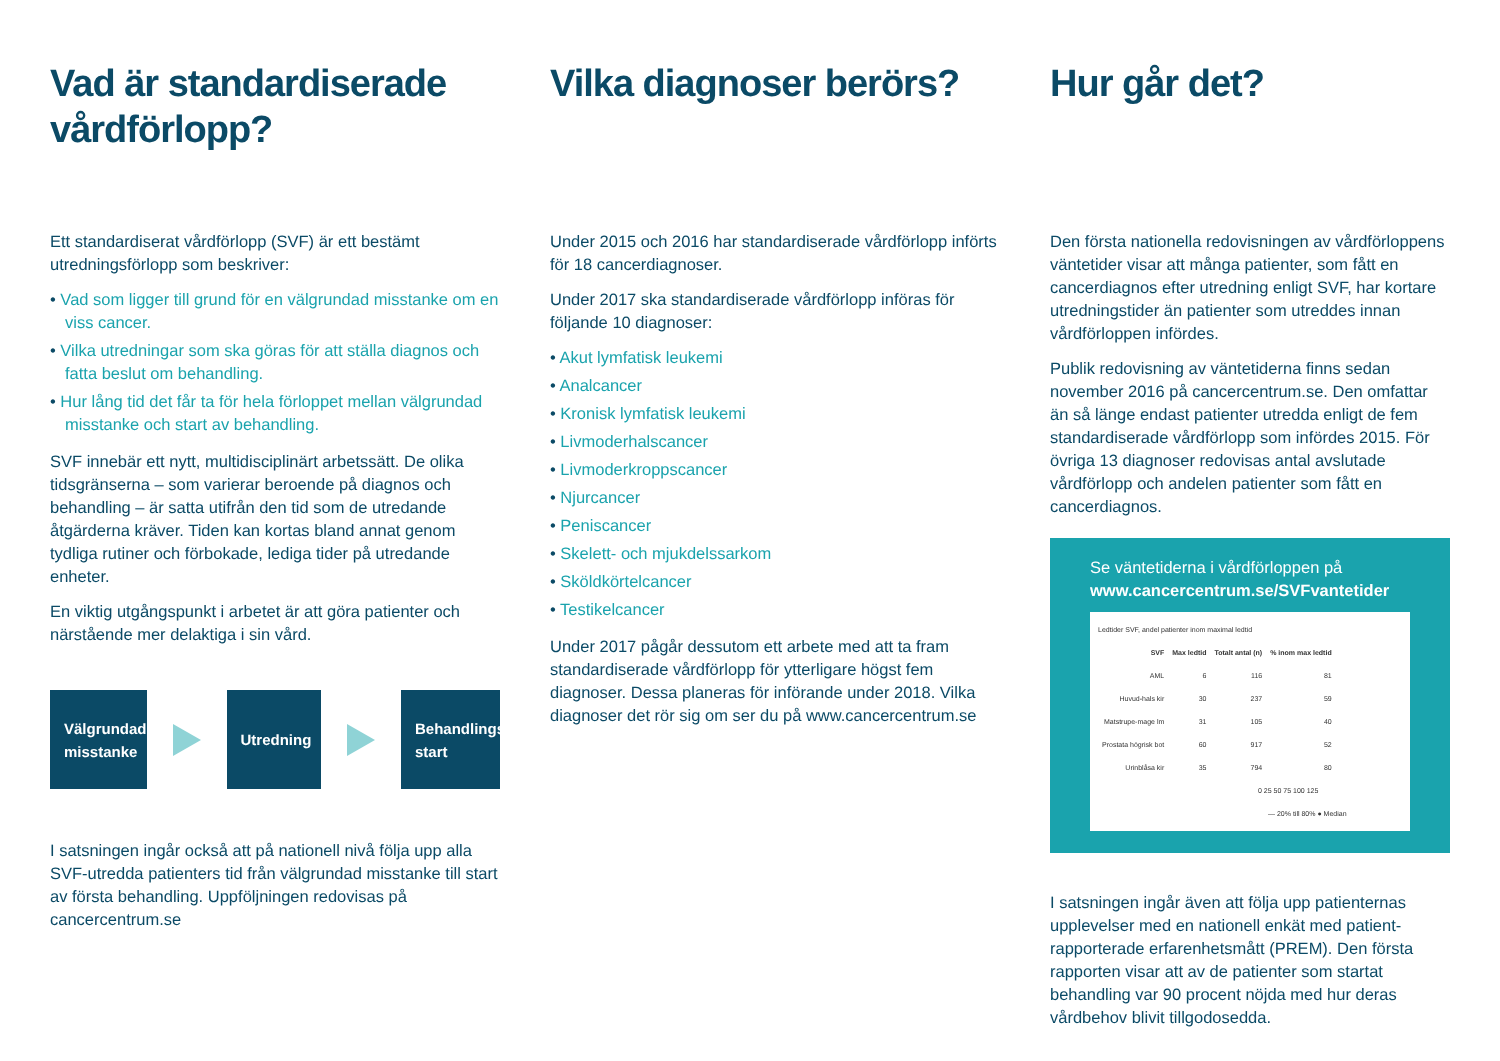Vad är standardiserade vårdförlopp?
Ett standardiserat vårdförlopp (SVF) är ett bestämt utredningsförlopp som beskriver:
• Vad som ligger till grund för en välgrundad misstanke om en viss cancer.
• Vilka utredningar som ska göras för att ställa diagnos och fatta beslut om behandling.
• Hur lång tid det får ta för hela förloppet mellan välgrundad misstanke och start av behandling.
SVF innebär ett nytt, multidisciplinärt arbetssätt. De olika tidsgränserna – som varierar beroende på diagnos och behandling – är satta utifrån den tid som de utredande åtgärderna kräver. Tiden kan kortas bland annat genom tydliga rutiner och förbokade, lediga tider på utredande enheter.
En viktig utgångspunkt i arbetet är att göra patienter och närstående mer delaktiga i sin vård.
Välgrundad misstanke
Utredning
Behandlings-start
I satsningen ingår också att på nationell nivå följa upp alla SVF-utredda patienters tid från välgrundad misstanke till start av första behandling. Uppföljningen redovisas på cancercentrum.se
Vilka diagnoser berörs?
Under 2015 och 2016 har standardiserade vårdförlopp införts för 18 cancerdiagnoser.
Under 2017 ska standardiserade vårdförlopp införas för följande 10 diagnoser:
• Akut lymfatisk leukemi
• Analcancer
• Kronisk lymfatisk leukemi
• Livmoderhalscancer
• Livmoderkroppscancer
• Njurcancer
• Peniscancer
• Skelett- och mjukdelssarkom
• Sköldkörtelcancer
• Testikelcancer
Under 2017 pågår dessutom ett arbete med att ta fram standardiserade vårdförlopp för ytterligare högst fem diagnoser. Dessa planeras för införande under 2018. Vilka diagnoser det rör sig om ser du på www.cancercentrum.se
Hur går det?
Den första nationella redovisningen av vårdförloppens väntetider visar att många patienter, som fått en cancerdiagnos efter utredning enligt SVF, har kortare utredningstider än patienter som utreddes innan vårdförloppen infördes.
Publik redovisning av väntetiderna finns sedan november 2016 på cancercentrum.se. Den omfattar än så länge endast patienter utredda enligt de fem standardiserade vårdförlopp som infördes 2015. För övriga 13 diagnoser redovisas antal avslutade vårdförlopp och andelen patienter som fått en cancerdiagnos.
Se väntetiderna i vårdförloppen på
www.cancercentrum.se/SVFvantetider
Ledtider SVF, andel patienter inom maximal ledtid
| SVF | Max ledtid | Totalt antal (n) | % inom max ledtid |
| --- | --- | --- | --- |
| AML | 6 | 116 | 81 |
| Huvud-hals kir | 30 | 237 | 59 |
| Matstrupe-mage lm | 31 | 105 | 40 |
| Prostata högrisk bot | 60 | 917 | 52 |
| Urinblåsa kir | 35 | 794 | 80 |
0 25 50 75 100 125
— 20% till 80% ● Median
I satsningen ingår även att följa upp patienternas upplevelser med en nationell enkät med patient-rapporterade erfarenhetsmått (PREM). Den första rapporten visar att av de patienter som startat behandling var 90 procent nöjda med hur deras vårdbehov blivit tillgodosedda.